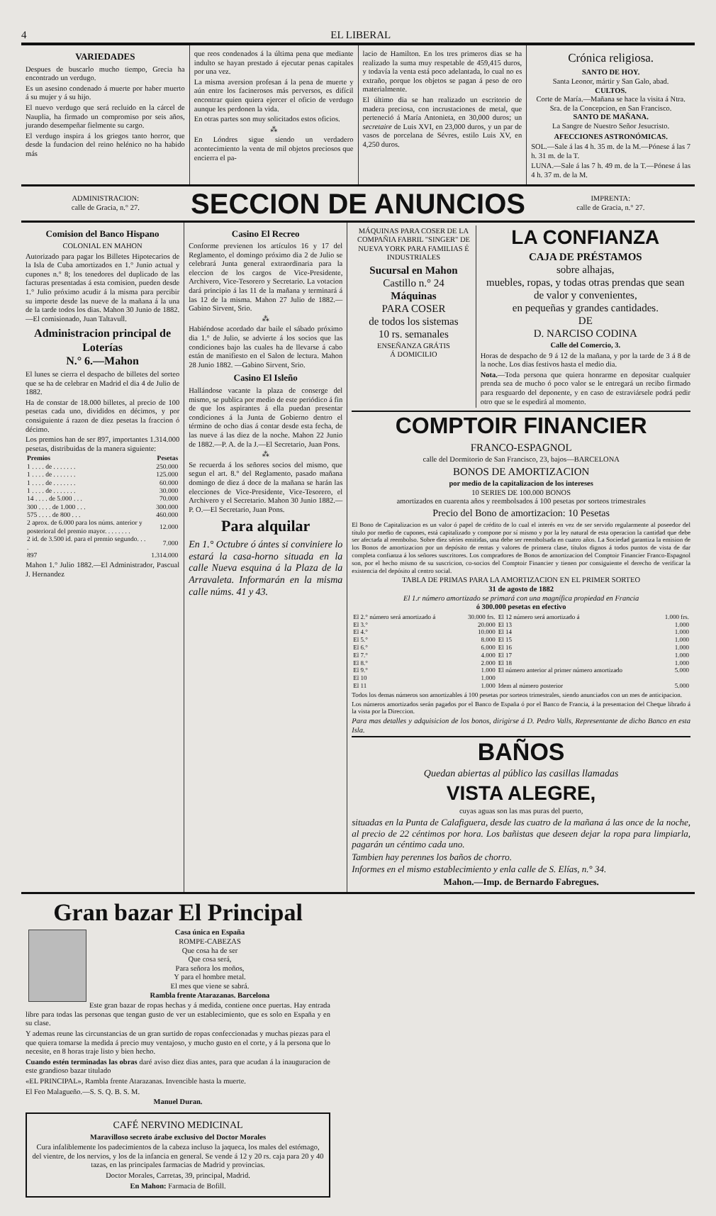4 EL LIBERAL
VARIEDADES
Despues de buscarlo mucho tiempo, Grecia ha encontrado un verdugo.
Es un asesino condenado á muerte por haber muerto á su mujer y á su hijo.
El nuevo verdugo que será recluido en la cárcel de Nauplia, ha firmado un compromiso por seis años, jurando desempeñar fielmente su cargo.
El verdugo inspira á los griegos tanto horror, que desde la fundacion del reino helénico no ha habido más
que reos condenados á la última pena que mediante indulto se hayan prestado á ejecutar penas capitales por una vez.
La misma aversion profesan á la pena de muerte y aún entre los facinerosos más perversos, es difícil encontrar quien quiera ejercer el oficio de verdugo aunque les perdonen la vida.
En otras partes son muy solicitados estos oficios.
⁂
En Lóndres sigue siendo un verdadero acontecimiento la venta de mil objetos preciosos que encierra el pa-
lacio de Hamilton. En los tres primeros dias se ha realizado la suma muy respetable de 459,415 duros, y todavía la venta está poco adelantada, lo cual no es extraño, porque los objetos se pagan á peso de oro materialmente.
El último dia se han realizado un escritorio de madera preciosa, con incrustaciones de metal, que perteneció á María Antonieta, en 30,000 duros; un secretaire de Luis XVI, en 23,000 duros, y un par de vasos de porcelana de Sévres, estilo Luis XV, en 4,250 duros.
Crónica religiosa.
SANTO DE HOY.
Santa Leonor, mártir y San Galo, abad.
CULTOS.
Corte de María.—Mañana se hace la visita á Ntra. Sra. de la Concepcion, en San Francisco.
SANTO DE MAÑANA.
La Sangre de Nuestro Señor Jesucristo.
AFECCIONES ASTRONÓMICAS.
SOL.—Sale á las 4 h. 35 m. de la M.—Pónese á las 7 h. 31 m. de la T.
LUNA.—Sale á las 7 h. 49 m. de la T.—Pónese á las 4 h. 37 m. de la M.
ADMINISTRACION:
calle de Gracia, n.° 27.
SECCION DE ANUNCIOS
IMPRENTA:
calle de Gracia, n.° 27.
Comision del Banco Hispano
COLONIAL EN MAHON
Autorizado para pagar los Billetes Hipotecarios de la Isla de Cuba amortizados en 1.° Junio actual y cupones n.° 8; los tenedores del duplicado de las facturas presentadas á esta comision, pueden desde 1.° Julio próximo acudir á la misma para percibir su importe desde las nueve de la mañana á la una de la tarde todos los dias. Mahon 30 Junio de 1882.—El comisionado, Juan Taltavull.
Administracion principal de Loterías
N.° 6.—Mahon
El lunes se cierra el despacho de billetes del sorteo que se ha de celebrar en Madrid el dia 4 de Julio de 1882.
Ha de constar de 18.000 billetes, al precio de 100 pesetas cada uno, divididos en décimos, y por consiguiente á razon de diez pesetas la fraccion ó décimo.
Los premios han de ser 897, importantes 1.314.000 pesetas, distribuidas de la manera siguiente:
| Premios | Pesetas |
| --- | --- |
| 1 . . . . de . . . . . . . | 250.000 |
| 1 . . . . de . . . . . . . | 125.000 |
| 1 . . . . de . . . . . . . | 60.000 |
| 1 . . . . de . . . . . . . | 30.000 |
| 14 . . . . de 5.000 . . . | 70.000 |
| 300 . . . . de 1.000 . . . | 300.000 |
| 575 . . . . de 800 . . . | 460.000 |
| 2 aprox. de 6.000 para los núms. anterior y posterioral del premio mayor. . . . . . . . | 12.000 |
| 2 id. de 3.500 id. para el premio segundo. . . . | 7.000 |
| 897 | 1.314.000 |
Mahon 1.° Julio 1882.—El Administrador, Pascual J. Hernandez
Casino El Recreo
Conforme previenen los artículos 16 y 17 del Reglamento, el domingo próximo dia 2 de Julio se celebrará Junta general extraordinaria para la eleccion de los cargos de Vice-Presidente, Archivero, Vice-Tesorero y Secretario. La votacion dará principio á las 11 de la mañana y terminará á las 12 de la misma. Mahon 27 Julio de 1882.—Gabino Sirvent, Srio.
⁂
Habiéndose acordado dar baile el sábado próximo dia 1.° de Julio, se advierte á los socios que las condiciones bajo las cuales ha de llevarse á cabo están de manifiesto en el Salon de lectura. Mahon 28 Junio 1882. —Gabino Sirvent, Srio.
Casino El Isleño
Hallándose vacante la plaza de conserge del mismo, se publica por medio de este periódico á fin de que los aspirantes á ella puedan presentar condiciones á la Junta de Gobierno dentro el término de ocho dias á contar desde esta fecha, de las nueve á las diez de la noche. Mahon 22 Junio de 1882.—P. A. de la J.—El Secretario, Juan Pons.
⁂
Se recuerda á los señores socios del mismo, que segun el art. 8.° del Reglamento, pasado mañana domingo de diez á doce de la mañana se harán las elecciones de Vice-Presidente, Vice-Tesorero, el Archivero y el Secretario. Mahon 30 Junio 1882.—P. O.—El Secretario, Juan Pons.
Para alquilar
En 1.° Octubre ó ántes si conviniere lo estará la casa-horno situada en la calle Nueva esquina á la Plaza de la Arravaleta. Informarán en la misma calle núms. 41 y 43.
MÁQUINAS PARA COSER DE LA COMPAÑIA FABRIL "SINGER" DE NUEVA YORK PARA FAMILIAS É INDUSTRIALES
Sucursal en Mahon
Castillo n.° 24
Máquinas
PARA COSER
de todos los sistemas
10 rs. semanales
ENSEÑANZA GRÁTIS
Á DOMICILIO
LA CONFIANZA
CAJA DE PRÉSTAMOS
sobre alhajas,
muebles, ropas, y todas otras prendas que sean de valor y convenientes,
en pequeñas y grandes cantidades.
DE
D. NARCISO CODINA
Calle del Comercio, 3.
Horas de despacho de 9 á 12 de la mañana, y por la tarde de 3 á 8 de la noche. Los dias festivos hasta el medio dia.
Nota.—Toda persona que quiera honrarme en depositar cualquier prenda sea de mucho ó poco valor se le entregará un recibo firmado para resguardo del deponente, y en caso de estraviársele podrá pedir otro que se le espedirá al momento.
COMPTOIR FINANCIER
FRANCO-ESPAGNOL
calle del Dormitorio de San Francisco, 23, bajos—BARCELONA
BONOS DE AMORTIZACION
por medio de la capitalizacion de los intereses
10 SERIES DE 100.000 BONOS
amortizados en cuarenta años y reembolsados á 100 pesetas por sorteos trimestrales
Precio del Bono de amortizacion: 10 Pesetas
El Bono de Capitalizacion es un valor ó papel de crédito de lo cual el interés en vez de ser servido regularmente al poseedor del título por medio de cupones, está capitalizado y compone por sí mismo y por la ley natural de esta operacion la cantidad que debe ser afectada al reembolso. Sobre diez séries emitidas, una debe ser reembolsada en cuatro años. La Sociedad garantiza la emision de los Bonos de amortizacion por un depósito de rentas y valores de primera clase, títulos dignos á todos puntos de vista de dar completa confianza á los señores suscritores. Los compradores de Bonos de amortizacion del Comptoir Financier Franco-Espagnol son, por el hecho mismo de su suscricion, co-socios del Comptoir Financier y tienen por consiguiente el derecho de verificar la existencia del depósito al centro social.
TABLA DE PRIMAS PARA LA AMORTIZACION EN EL PRIMER SORTEO
31 de agosto de 1882
El 1.r número amortizado se primará con una magnífica propiedad en Francia
ó 300.000 pesetas en efectivo
| El 2.° número será amortizado á | 30.000 frs. | El 12 número será amortizado á | 1.000 frs. |
| El 3.° | 20.000 | El 13 | 1.000 |
| El 4.° | 10.000 | El 14 | 1.000 |
| El 5.° | 8.000 | El 15 | 1.000 |
| El 6.° | 6.000 | El 16 | 1.000 |
| El 7.° | 4.000 | El 17 | 1.000 |
| El 8.° | 2.000 | El 18 | 1.000 |
| El 9.° | 1.000 | El número anterior al primer número amortizado | 5.000 |
| El 10 | 1.000 | | |
| El 11 | 1.000 | Idem al número posterior | 5.000 |
Todos los demas números son amortizables á 100 pesetas por sorteos trimestrales, siendo anunciados con un mes de anticipacion.
Los números amortizados serán pagados por el Banco de España ó por el Banco de Francia, á la presentacion del Cheque librado á la vista por la Direccion.
Para mas detalles y adquisicion de los bonos, dirigirse á D. Pedro Valls, Representante de dicho Banco en esta Isla.
BAÑOS
Quedan abiertas al público las casillas llamadas
VISTA ALEGRE,
cuyas aguas son las mas puras del puerto,
situadas en la Punta de Calafiguera, desde las cuatro de la mañana á las once de la noche, al precio de 22 céntimos por hora. Los bañistas que deseen dejar la ropa para limpiarla, pagarán un céntimo cada uno.
Tambien hay perennes los baños de chorro.
Informes en el mismo establecimiento y enla calle de S. Elías, n.° 34.
Mahon.—Imp. de Bernardo Fabregues.
Gran bazar El Principal
Casa única en España
ROMPE-CABEZAS
Que cosa ha de ser
Que cosa será,
Para señora los moños,
Y para el hombre metal.
El mes que viene se sabrá.
Rambla frente Atarazanas. Barcelona
Este gran bazar de ropas hechas y á medida, contiene once puertas. Hay entrada libre para todas las personas que tengan gusto de ver un establecimiento, que es solo en España y en su clase.
Y ademas reune las circunstancias de un gran surtido de ropas confeccionadas y muchas piezas para el que quiera tomarse la medida á precio muy ventajoso, y mucho gusto en el corte, y á la persona que lo necesite, en 8 horas traje listo y bien hecho.
Cuando estén terminadas las obras daré aviso diez dias antes, para que acudan á la inauguracion de este grandioso bazar titulado
«EL PRINCIPAL», Rambla frente Atarazanas. Invencible hasta la muerte.
El Feo Malagueño.—S. S. Q. B. S. M.
Manuel Duran.
CAFÉ NERVINO MEDICINAL
Maravilloso secreto árabe exclusivo del Doctor Morales
Cura infaliblemente los padecimientos de la cabeza incluso la jaqueca, los males del estómago, del vientre, de los nervios, y los de la infancia en general. Se vende á 12 y 20 rs. caja para 20 y 40 tazas, en las principales farmacias de Madrid y provincias.
Doctor Morales, Carretas, 39, principal, Madrid.
En Mahon: Farmacia de Bofill.